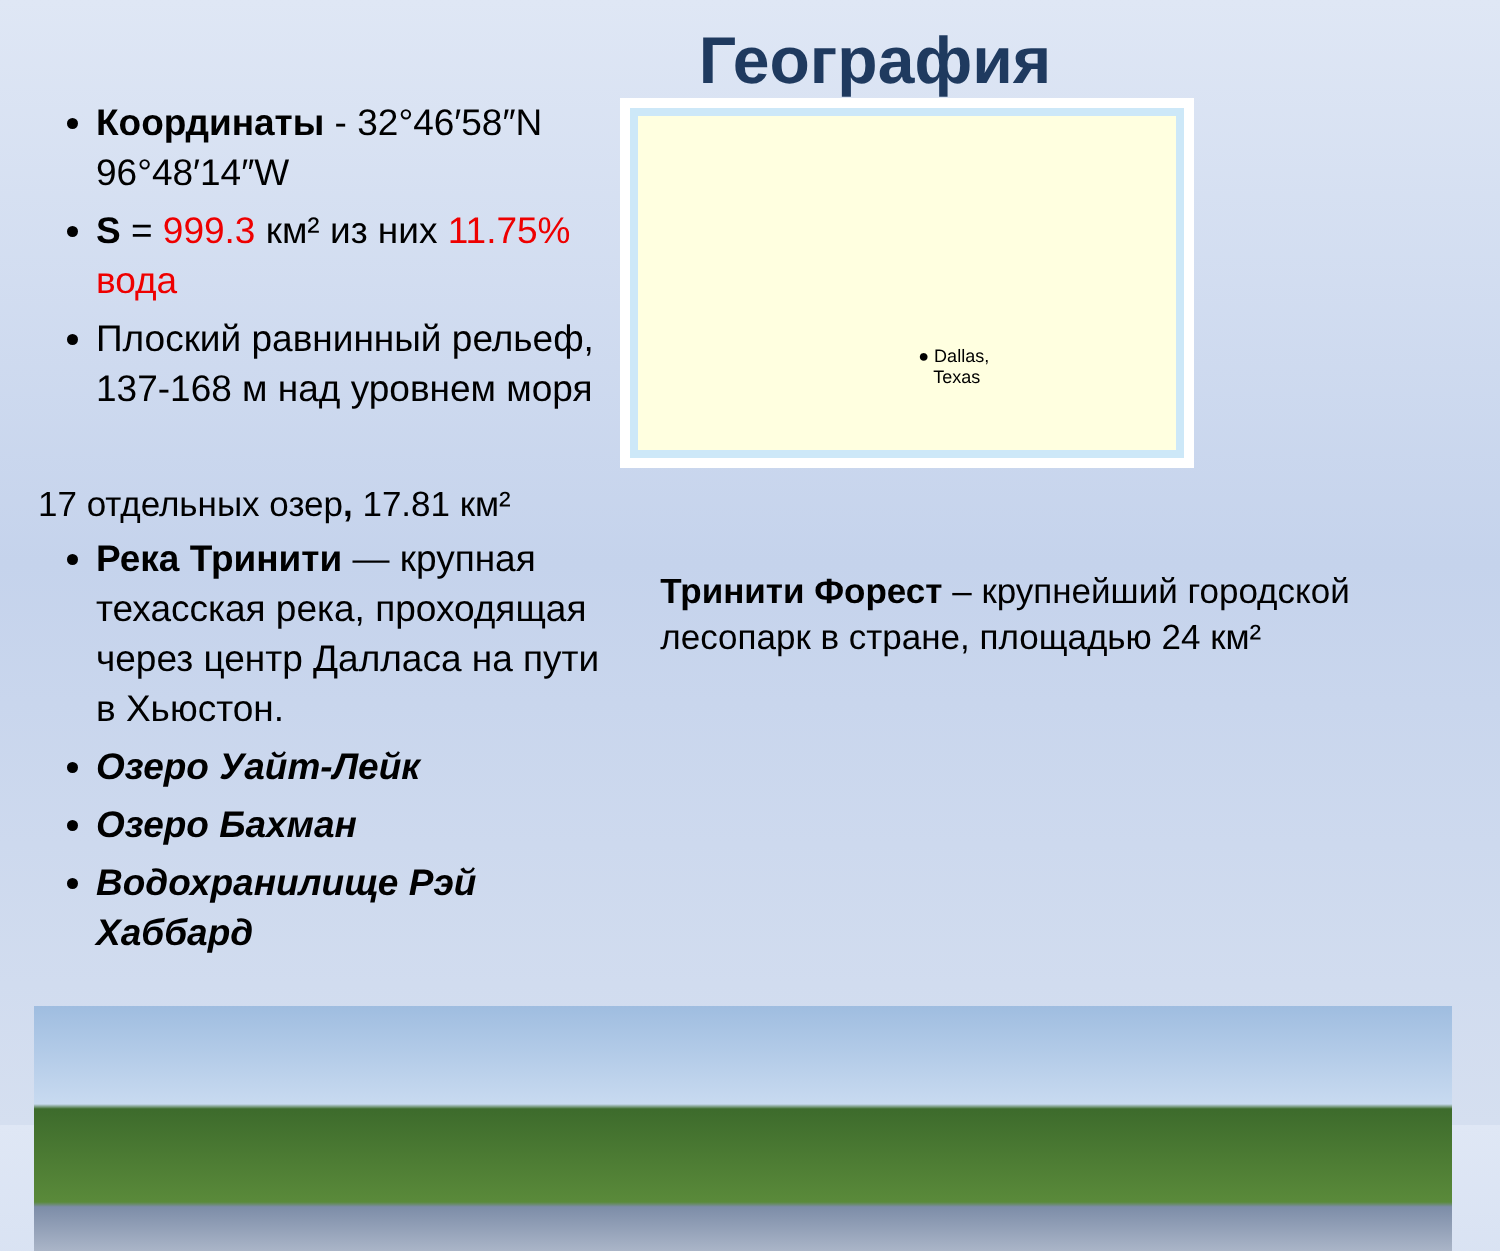География
Координаты - 32°46′58″N 96°48′14″W
S = 999.3 км² из них 11.75% вода
Плоский равнинный рельеф, 137-168 м над уровнем моря
17 отдельных озер, 17.81 км²
Река Тринити — крупная техасская река, проходящая через центр Далласа на пути в Хьюстон.
Озеро Уайт-Лейк
Озеро Бахман
Водохранилище Рэй Хаббард
● Dallas,
Texas
Тринити Форест – крупнейший городской лесопарк в стране, площадью 24 км²